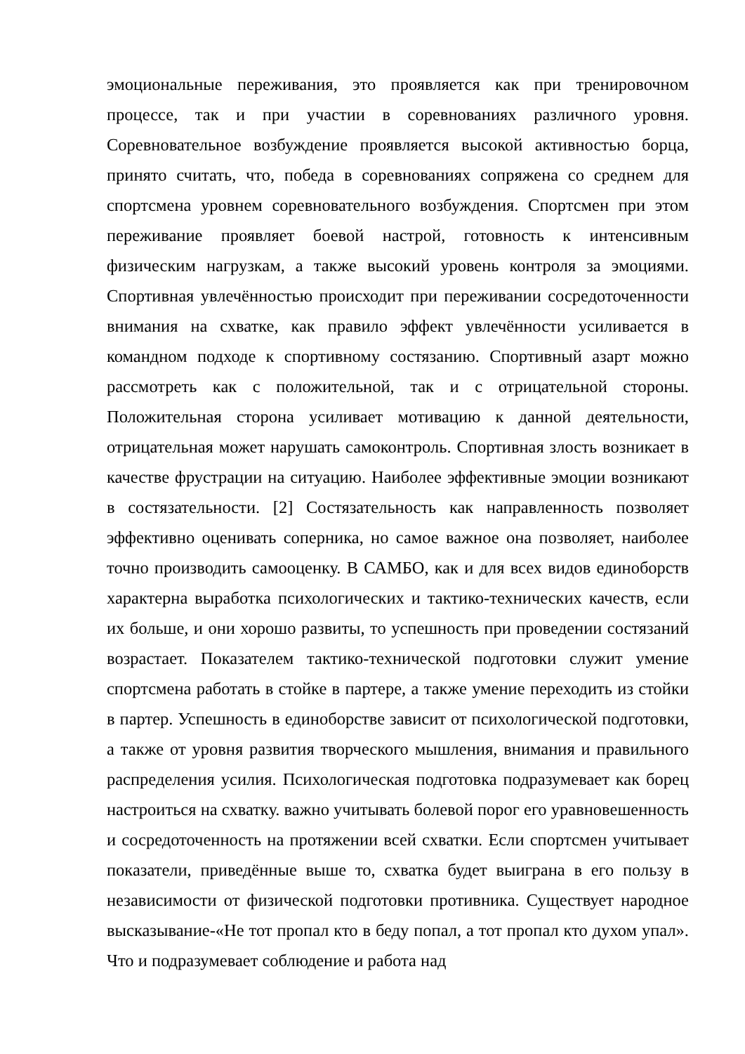эмоциональные переживания, это проявляется как при тренировочном процессе, так и при участии в соревнованиях различного уровня. Соревновательное возбуждение проявляется высокой активностью борца, принято считать, что, победа в соревнованиях сопряжена со среднем для спортсмена уровнем соревновательного возбуждения. Спортсмен при этом переживание проявляет боевой настрой, готовность к интенсивным физическим нагрузкам, а также высокий уровень контроля за эмоциями. Спортивная увлечённостью происходит при переживании сосредоточенности внимания на схватке, как правило эффект увлечённости усиливается в командном подходе к спортивному состязанию. Спортивный азарт можно рассмотреть как с положительной, так и с отрицательной стороны. Положительная сторона усиливает мотивацию к данной деятельности, отрицательная может нарушать самоконтроль. Спортивная злость возникает в качестве фрустрации на ситуацию. Наиболее эффективные эмоции возникают в состязательности. [2] Состязательность как направленность позволяет эффективно оценивать соперника, но самое важное она позволяет, наиболее точно производить самооценку. В САМБО, как и для всех видов единоборств характерна выработка психологических и тактико-технических качеств, если их больше, и они хорошо развиты, то успешность при проведении состязаний возрастает. Показателем тактико-технической подготовки служит умение спортсмена работать в стойке в партере, а также умение переходить из стойки в партер. Успешность в единоборстве зависит от психологической подготовки, а также от уровня развития творческого мышления, внимания и правильного распределения усилия. Психологическая подготовка подразумевает как борец настроиться на схватку. важно учитывать болевой порог его уравновешенность и сосредоточенность на протяжении всей схватки. Если спортсмен учитывает показатели, приведённые выше то, схватка будет выиграна в его пользу в независимости от физической подготовки противника. Существует народное высказывание-«Не тот пропал кто в беду попал, а тот пропал кто духом упал». Что и подразумевает соблюдение и работа над